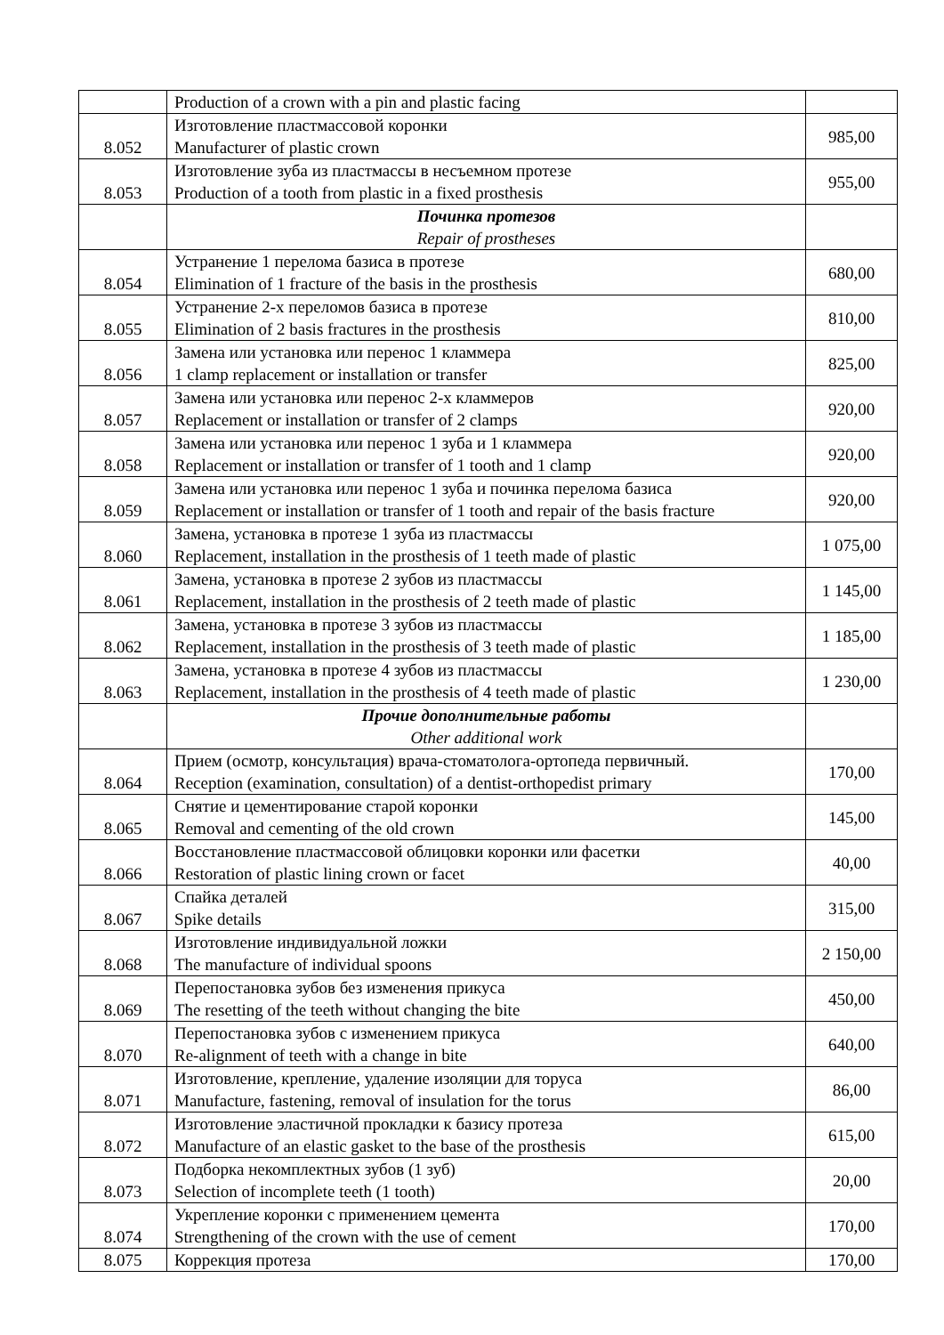| | Production of a crown with a pin and plastic facing | |
| 8.052 | Изготовление пластмассовой коронки Manufacturer of plastic crown | 985,00 |
| 8.053 | Изготовление зуба из пластмассы в несъемном протезе Production of a tooth from plastic in a fixed prosthesis | 955,00 |
| | Починка протезов Repair of prostheses | |
| 8.054 | Устранение 1 перелома базиса в протезе Elimination of 1 fracture of the basis in the prosthesis | 680,00 |
| 8.055 | Устранение 2-х переломов базиса в протезе Elimination of 2 basis fractures in the prosthesis | 810,00 |
| 8.056 | Замена или установка или перенос 1 кламмера 1 clamp replacement or installation or transfer | 825,00 |
| 8.057 | Замена или установка или перенос 2-х кламмеров Replacement or installation or transfer of 2 clamps | 920,00 |
| 8.058 | Замена или установка или перенос 1 зуба и 1 кламмера Replacement or installation or transfer of 1 tooth and 1 clamp | 920,00 |
| 8.059 | Замена или установка или перенос 1 зуба и починка перелома базиса Replacement or installation or transfer of 1 tooth and repair of the basis fracture | 920,00 |
| 8.060 | Замена, установка в протезе 1 зуба из пластмассы Replacement, installation in the prosthesis of 1 teeth made of plastic | 1 075,00 |
| 8.061 | Замена, установка в протезе 2 зубов из пластмассы Replacement, installation in the prosthesis of 2 teeth made of plastic | 1 145,00 |
| 8.062 | Замена, установка в протезе 3 зубов из пластмассы Replacement, installation in the prosthesis of 3 teeth made of plastic | 1 185,00 |
| 8.063 | Замена, установка в протезе 4 зубов из пластмассы Replacement, installation in the prosthesis of 4 teeth made of plastic | 1 230,00 |
| | Прочие дополнительные работы Other additional work | |
| 8.064 | Прием (осмотр, консультация) врача-стоматолога-ортопеда первичный. Reception (examination, consultation) of a dentist-orthopedist primary | 170,00 |
| 8.065 | Снятие и цементирование старой коронки Removal and cementing of the old crown | 145,00 |
| 8.066 | Восстановление пластмассовой облицовки коронки или фасетки Restoration of plastic lining crown or facet | 40,00 |
| 8.067 | Спайка деталей Spike details | 315,00 |
| 8.068 | Изготовление индивидуальной ложки The manufacture of individual spoons | 2 150,00 |
| 8.069 | Перепостановка зубов без изменения прикуса The resetting of the teeth without changing the bite | 450,00 |
| 8.070 | Перепостановка зубов с изменением прикуса Re-alignment of teeth with a change in bite | 640,00 |
| 8.071 | Изготовление, крепление, удаление изоляции для торуса Manufacture, fastening, removal of insulation for the torus | 86,00 |
| 8.072 | Изготовление эластичной прокладки к базису протеза Manufacture of an elastic gasket to the base of the prosthesis | 615,00 |
| 8.073 | Подборка некомплектных зубов (1 зуб) Selection of incomplete teeth (1 tooth) | 20,00 |
| 8.074 | Укрепление коронки с применением цемента Strengthening of the crown with the use of cement | 170,00 |
| 8.075 | Коррекция протеза | 170,00 |